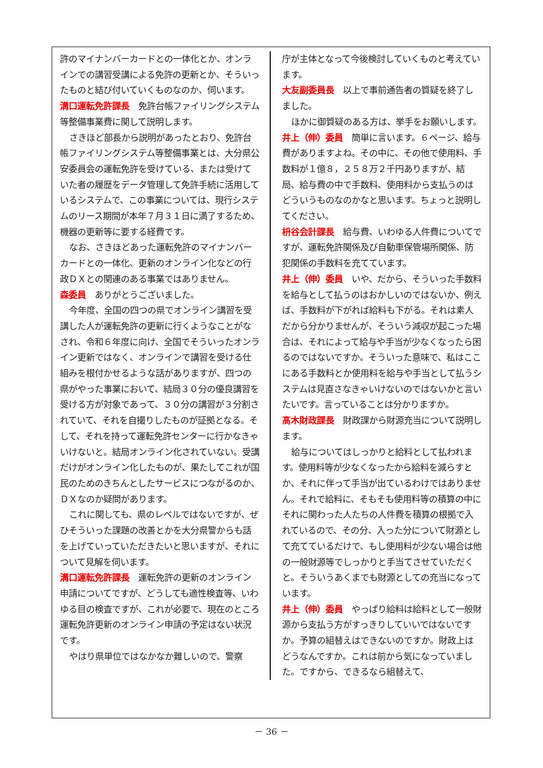許のマイナンバーカードとの一体化とか、オンラインでの講習受講による免許の更新とか、そういったものと結び付いていくものなのか、伺います。
溝口運転免許課長　免許台帳ファイリングシステム等整備事業費に関して説明します。
さきほど部長から説明があったとおり、免許台帳ファイリングシステム等整備事業とは、大分県公安委員会の運転免許を受けている、または受けていた者の履歴をデータ管理して免許手続に活用しているシステムで、この事業については、現行システムのリース期間が本年７月３１日に満了するため、機器の更新等に要する経費です。
なお、さきほどあった運転免許のマイナンバーカードとの一体化、更新のオンライン化などの行政ＤＸとの関連のある事業ではありません。
森委員　ありがとうございました。
今年度、全国の四つの県でオンライン講習を受講した人が運転免許の更新に行くようなことがなされ、令和６年度に向け、全国でそういったオンライン更新ではなく、オンラインで講習を受ける仕組みを根付かせるような話がありますが、四つの県がやった事業において、結局３０分の優良講習を受ける方が対象であって、３０分の講習が３分割されていて、それを自撮りしたものが証拠となる。そして、それを持って運転免許センターに行かなきゃいけないと。結局オンライン化されていない。受講だけがオンライン化したものが、果たしてこれが国民のためのきちんとしたサービスにつながるのか、ＤＸなのか疑問があります。
これに関しても、県のレベルではないですが、ぜひそういった課題の改善とかを大分県警からも話を上げていっていただきたいと思いますが、それについて見解を伺います。
溝口運転免許課長　運転免許の更新のオンライン申請についてですが、どうしても適性検査等、いわゆる目の検査ですが、これが必要で、現在のところ運転免許更新のオンライン申請の予定はない状況です。
やはり県単位ではなかなか難しいので、警察
庁が主体となって今後検討していくものと考えています。
大友副委員長　以上で事前通告者の質疑を終了しました。
ほかに御質疑のある方は、挙手をお願いします。
井上（伸）委員　簡単に言います。６ページ、給与費がありますよね。その中に、その他で使用料、手数料が１億８，２５８万２千円ありますが、結局、給与費の中で手数料、使用料から支払うのはどういうものなのかなと思います。ちょっと説明してください。
枡谷会計課長　給与費、いわゆる人件費についてですが、運転免許関係及び自動車保管場所関係、防犯関係の手数料を充てています。
井上（伸）委員　いや、だから、そういった手数料を給与として払うのはおかしいのではないか、例えば、手数料が下がれば給料も下がる。それは素人だから分かりませんが、そういう減収が起こった場合は、それによって給与や手当が少なくなったら困るのではないですか。そういった意味で、私はここにある手数料とか使用料を給与や手当として払うシステムは見直さなきゃいけないのではないかと言いたいです。言っていることは分かりますか。
髙木財政課長　財政課から財源充当について説明します。
給与についてはしっかりと給料として払われます。使用料等が少なくなったから給料を減らすとか、それに伴って手当が出ているわけではありません。それで給料に、そもそも使用料等の積算の中にそれに関わった人たちの人件費を積算の根拠で入れているので、その分、入った分について財源として充てているだけで、もし使用料が少ない場合は他の一般財源等でしっかりと手当てさせていただくと。そういうあくまでも財源としての充当になっています。
井上（伸）委員　やっぱり給料は給料として一般財源から支払う方がすっきりしていいではないですか。予算の組替えはできないのですか。財政上はどうなんですか。これは前から気になっていました。ですから、できるなら組替えて、
－ 36 －